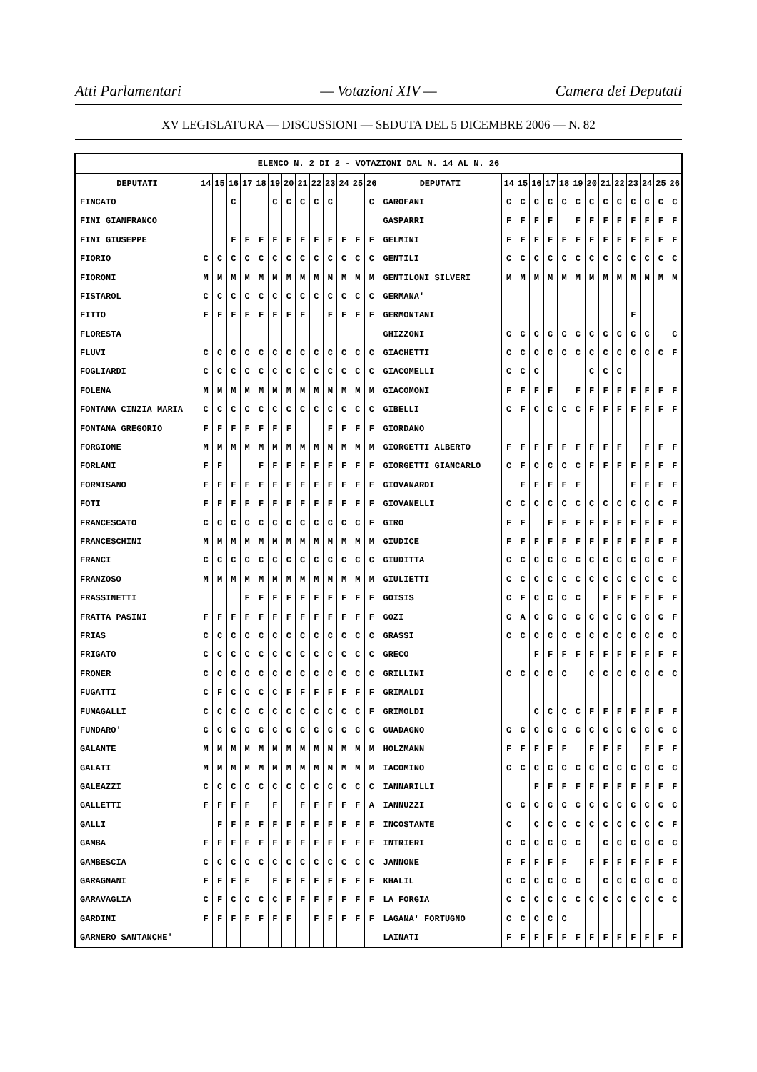Atti Parlamentari — Votazioni XIV — Camera dei Deputati
XV LEGISLATURA — DISCUSSIONI — SEDUTA DEL 5 DICEMBRE 2006 — N. 82
| ELENCO N. 2 DI 2 - VOTAZIONI DAL N. 14 AL N. 26 | | | | | | | | | | | | | | | | | | | | | | | | | | | |
| --- | --- | --- | --- | --- | --- | --- | --- | --- | --- | --- | --- | --- | --- | --- | --- | --- | --- | --- | --- | --- | --- | --- | --- | --- | --- | --- | --- |
| DEPUTATI | 14 | 15 | 16 | 17 | 18 | 19 | 20 | 21 | 22 | 23 | 24 | 25 | 26 | DEPUTATI | 14 | 15 | 16 | 17 | 18 | 19 | 20 | 21 | 22 | 23 | 24 | 25 | 26 |
| FINCATO | | | C | | | C | C | C | C | C | | | C | GAROFANI | C | C | C | C | C | C | C | C | C | C | C | C | C |
| FINI GIANFRANCO | | | | | | | | | | | | | | GASPARRI | F | F | F | F | | F | F | F | F | F | F | F | F |
| FINI GIUSEPPE | | | F | F | F | F | F | F | F | F | F | F | F | GELMINI | F | F | F | F | F | F | F | F | F | F | F | F | F |
| FIORIO | C | C | C | C | C | C | C | C | C | C | C | C | C | GENTILI | C | C | C | C | C | C | C | C | C | C | C | C | C |
| FIORONI | M | M | M | M | M | M | M | M | M | M | M | M | M | GENTILONI SILVERI | M | M | M | M | M | M | M | M | M | M | M | M | M |
| FISTAROL | C | C | C | C | C | C | C | C | C | C | C | C | C | GERMANA' | | | | | | | | | | | | | |
| FITTO | F | F | F | F | F | F | F | F | | F | F | F | F | GERMONTANI | | | | | | | | | | F | | | |
| FLORESTA | | | | | | | | | | | | | | GHIZZONI | C | C | C | C | C | C | C | C | C | C | C | | C |
| FLUVI | C | C | C | C | C | C | C | C | C | C | C | C | C | GIACHETTI | C | C | C | C | C | C | C | C | C | C | C | C | F |
| FOGLIARDI | C | C | C | C | C | C | C | C | C | C | C | C | C | GIACOMELLI | C | C | C | | | | C | C | C | | | | |
| FOLENA | M | M | M | M | M | M | M | M | M | M | M | M | M | GIACOMONI | F | F | F | F | | F | F | F | F | F | F | F | F |
| FONTANA CINZIA MARIA | C | C | C | C | C | C | C | C | C | C | C | C | C | GIBELLI | C | F | C | C | C | C | F | F | F | F | F | F | F |
| FONTANA GREGORIO | F | F | F | F | F | F | F | | | F | F | F | F | GIORDANO | | | | | | | | | | | | | |
| FORGIONE | M | M | M | M | M | M | M | M | M | M | M | M | M | GIORGETTI ALBERTO | F | F | F | F | F | F | F | F | F | | F | F | F |
| FORLANI | F | F | | | F | F | F | F | F | F | F | F | F | GIORGETTI GIANCARLO | C | F | C | C | C | C | F | F | F | F | F | F | F |
| FORMISANO | F | F | F | F | F | F | F | F | F | F | F | F | F | GIOVANARDI | | F | F | F | F | F | | | | F | F | F | F |
| FOTI | F | F | F | F | F | F | F | F | F | F | F | F | F | GIOVANELLI | C | C | C | C | C | C | C | C | C | C | C | C | F |
| FRANCESCATO | C | C | C | C | C | C | C | C | C | C | C | C | F | GIRO | F | F | | F | F | F | F | F | F | F | F | F | F |
| FRANCESCHINI | M | M | M | M | M | M | M | M | M | M | M | M | M | GIUDICE | F | F | F | F | F | F | F | F | F | F | F | F | F |
| FRANCI | C | C | C | C | C | C | C | C | C | C | C | C | C | GIUDITTA | C | C | C | C | C | C | C | C | C | C | C | C | F |
| FRANZOSO | M | M | M | M | M | M | M | M | M | M | M | M | M | GIULIETTI | C | C | C | C | C | C | C | C | C | C | C | C | C |
| FRASSINETTI | | | | F | F | F | F | F | F | F | F | F | F | GOISIS | C | F | C | C | C | C | | F | F | F | F | F | F |
| FRATTA PASINI | F | F | F | F | F | F | F | F | F | F | F | F | F | GOZI | C | A | C | C | C | C | C | C | C | C | C | C | F |
| FRIAS | C | C | C | C | C | C | C | C | C | C | C | C | C | GRASSI | C | C | C | C | C | C | C | C | C | C | C | C | C |
| FRIGATO | C | C | C | C | C | C | C | C | C | C | C | C | C | GRECO | | | F | F | F | F | F | F | F | F | F | F | F |
| FRONER | C | C | C | C | C | C | C | C | C | C | C | C | C | GRILLINI | C | C | C | C | C | | C | C | C | C | C | C | C |
| FUGATTI | C | F | C | C | C | C | F | F | F | F | F | F | F | GRIMALDI | | | | | | | | | | | | | |
| FUMAGALLI | C | C | C | C | C | C | C | C | C | C | C | C | F | GRIMOLDI | | | C | C | C | C | F | F | F | F | F | F | F |
| FUNDARO' | C | C | C | C | C | C | C | C | C | C | C | C | C | GUADAGNO | C | C | C | C | C | C | C | C | C | C | C | C | C |
| GALANTE | M | M | M | M | M | M | M | M | M | M | M | M | M | HOLZMANN | F | F | F | F | F | | F | F | F | | F | F | F |
| GALATI | M | M | M | M | M | M | M | M | M | M | M | M | M | IACOMINO | C | C | C | C | C | C | C | C | C | C | C | C | C |
| GALEAZZI | C | C | C | C | C | C | C | C | C | C | C | C | C | IANNARILLI | | | F | F | F | F | F | F | F | F | F | F | F |
| GALLETTI | F | F | F | F | | F | | F | F | F | F | F | A | IANNUZZI | C | C | C | C | C | C | C | C | C | C | C | C | C |
| GALLI | | F | F | F | F | F | F | F | F | F | F | F | F | INCOSTANTE | C | | C | C | C | C | C | C | C | C | C | C | F |
| GAMBA | F | F | F | F | F | F | F | F | F | F | F | F | F | INTRIERI | C | C | C | C | C | C | | C | C | C | C | C | C |
| GAMBESCIA | C | C | C | C | C | C | C | C | C | C | C | C | C | JANNONE | F | F | F | F | F | | F | F | F | F | F | F | F |
| GARAGNANI | F | F | F | F | | F | F | F | F | F | F | F | F | KHALIL | C | C | C | C | C | C | | C | C | C | C | C | C |
| GARAVAGLIA | C | F | C | C | C | C | F | F | F | F | F | F | F | LA FORGIA | C | C | C | C | C | C | C | C | C | C | C | C | C |
| GARDINI | F | F | F | F | F | F | F | | F | F | F | F | F | LAGANA' FORTUGNO | C | C | C | C | C | | | | | | | | |
| GARNERO SANTANCHE' | | | | | | | | | | | | | | LAINATI | F | F | F | F | F | F | F | F | F | F | F | F | F |